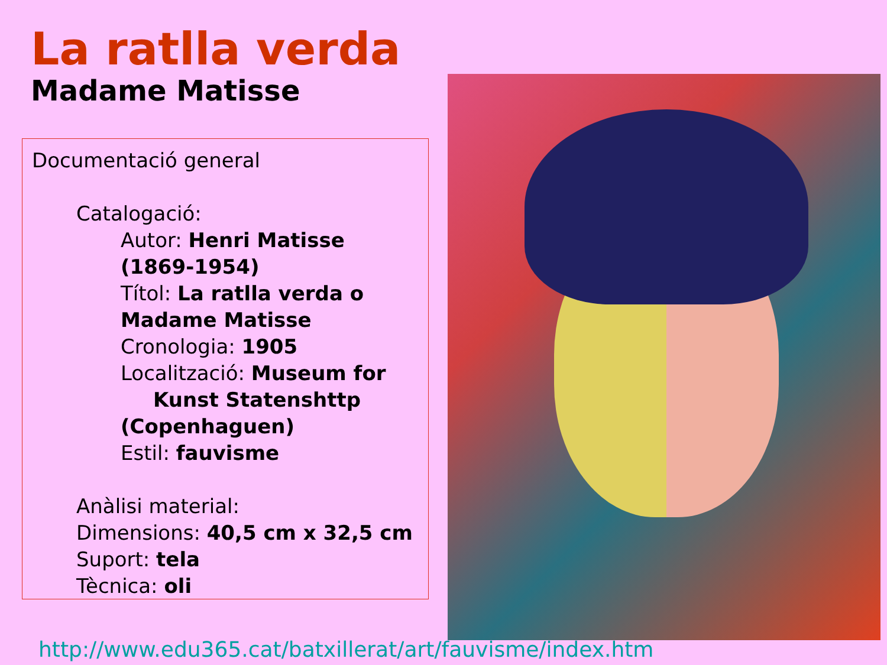La ratlla verda
Madame Matisse
Documentació general
Catalogació:
Autor: Henri Matisse (1869-1954)
Títol: La ratlla verda o Madame Matisse
Cronologia: 1905
Localització: Museum for
Kunst Statenshttp
(Copenhaguen)
Estil: fauvisme
Anàlisi material:
Dimensions: 40,5 cm x 32,5 cm
Suport: tela
Tècnica: oli
http://www.edu365.cat/batxillerat/art/fauvisme/index.htm